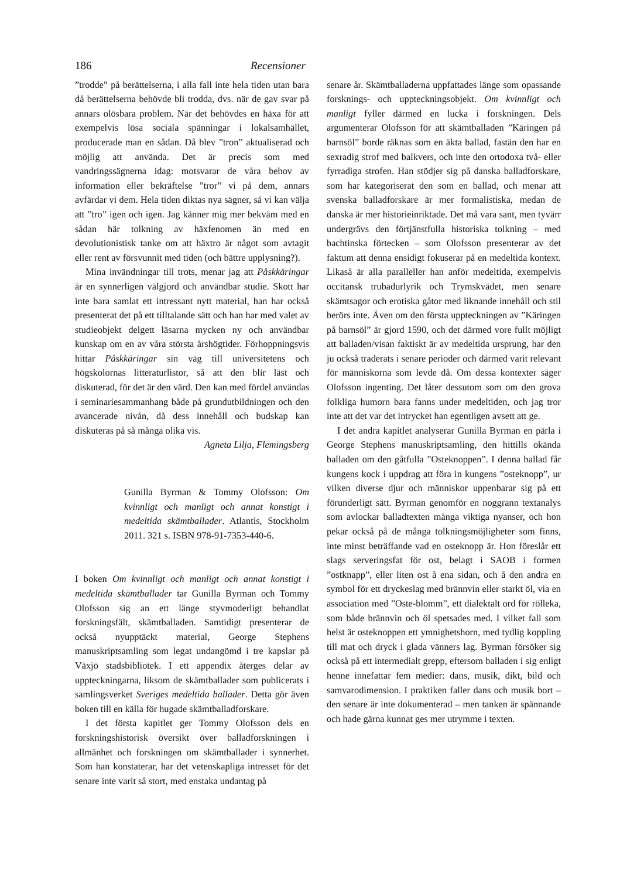186 Recensioner
”trodde” på berättelserna, i alla fall inte hela tiden utan bara då berättelserna behövde bli trodda, dvs. när de gav svar på annars olösbara problem. När det behövdes en häxa för att exempelvis lösa sociala spänningar i lokalsamhället, producerade man en sådan. Då blev ”tron” aktualiserad och möjlig att använda. Det är precis som med vandringssägnerna idag: motsvarar de våra behov av information eller bekräftelse ”tror” vi på dem, annars avfärdar vi dem. Hela tiden diktas nya sägner, så vi kan välja att ”tro” igen och igen. Jag känner mig mer bekväm med en sådan här tolkning av häxfenomen än med en devolutionistisk tanke om att häxtro är något som avtagit eller rent av försvunnit med tiden (och bättre upplysning?).
Mina invändningar till trots, menar jag att Påskkäringar är en synnerligen välgjord och användbar studie. Skott har inte bara samlat ett intressant nytt material, han har också presenterat det på ett tilltalande sätt och han har med valet av studieobjekt delgett läsarna mycken ny och användbar kunskap om en av våra största årshögtider. Förhoppningsvis hittar Påskkäringar sin väg till universitetens och högskolornas litteraturlistor, så att den blir läst och diskuterad, för det är den värd. Den kan med fördel användas i seminariesammanhang både på grundutbildningen och den avancerade nivån, då dess innehåll och budskap kan diskuteras på så många olika vis.
Agneta Lilja, Flemingsberg
Gunilla Byrman & Tommy Olofsson: Om kvinnligt och manligt och annat konstigt i medeltida skämtballader. Atlantis, Stockholm 2011. 321 s. ISBN 978-91-7353-440-6.
I boken Om kvinnligt och manligt och annat konstigt i medeltida skämtballader tar Gunilla Byrman och Tommy Olofsson sig an ett länge styvmoderligt behandlat forskningsfält, skämtballaden. Samtidigt presenterar de också nyupptäckt material, George Stephens manuskriptsamling som legat undangömd i tre kapslar på Växjö stadsbibliotek. I ett appendix återges delar av uppteckningarna, liksom de skämtballader som publicerats i samlingsverket Sveriges medeltida ballader. Detta gör även boken till en källa för hugade skämtballadforskare.
I det första kapitlet ger Tommy Olofsson dels en forskningshistorisk översikt över balladforskningen i allmänhet och forskningen om skämtballader i synnerhet. Som han konstaterar, har det vetenskapliga intresset för det senare inte varit så stort, med enstaka undantag på
senare år. Skämtballaderna uppfattades länge som opassande forsknings- och uppteckningsobjekt. Om kvinnligt och manligt fyller därmed en lucka i forskningen. Dels argumenterar Olofsson för att skämtballaden ”Käringen på barnsöl” borde räknas som en äkta ballad, fastän den har en sexradig strof med balkvers, och inte den ortodoxa två- eller fyrradiga strofen. Han stödjer sig på danska balladforskare, som har kategoriserat den som en ballad, och menar att svenska balladforskare är mer formalistiska, medan de danska är mer historieinriktade. Det må vara sant, men tyvärr undergrävs den förtjänstfulla historiska tolkning – med bachtinska förtecken – som Olofsson presenterar av det faktum att denna ensidigt fokuserar på en medeltida kontext. Likaså är alla paralleller han anför medeltida, exempelvis occitansk trubadurlyrik och Trymskvädet, men senare skämtsagor och erotiska gåtor med liknande innehåll och stil berörs inte. Även om den första uppteckningen av ”Käringen på barnsöl” är gjord 1590, och det därmed vore fullt möjligt att balladen/visan faktiskt är av medeltida ursprung, har den ju också traderats i senare perioder och därmed varit relevant för människorna som levde då. Om dessa kontexter säger Olofsson ingenting. Det låter dessutom som om den grova folkliga humorn bara fanns under medeltiden, och jag tror inte att det var det intrycket han egentligen avsett att ge.
I det andra kapitlet analyserar Gunilla Byrman en pärla i George Stephens manuskriptsamling, den hittills okända balladen om den gåtfulla ”Osteknoppen”. I denna ballad får kungens kock i uppdrag att föra in kungens ”osteknopp”, ur vilken diverse djur och människor uppenbarar sig på ett förunderligt sätt. Byrman genomför en noggrann textanalys som avlockar balladtexten många viktiga nyanser, och hon pekar också på de många tolkningsmöjligheter som finns, inte minst beträffande vad en osteknopp är. Hon föreslår ett slags serveringsfat för ost, belagt i SAOB i formen ”ostknapp”, eller liten ost å ena sidan, och å den andra en symbol för ett dryckeslag med brännvin eller starkt öl, via en association med ”Oste-blomm”, ett dialektalt ord för rölleka, som både brännvin och öl spetsades med. I vilket fall som helst är osteknoppen ett ymnighetshorn, med tydlig koppling till mat och dryck i glada vänners lag. Byrman försöker sig också på ett intermedialt grepp, eftersom balladen i sig enligt henne innefattar fem medier: dans, musik, dikt, bild och samvarodimension. I praktiken faller dans och musik bort – den senare är inte dokumenterad – men tanken är spännande och hade gärna kunnat ges mer utrymme i texten.